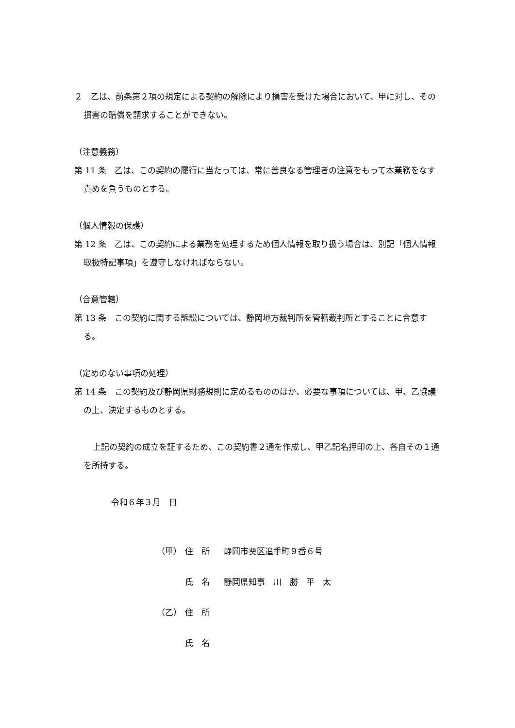２　乙は、前条第２項の規定による契約の解除により損害を受けた場合において、甲に対し、その損害の賠償を請求することができない。
（注意義務）
第 11 条　乙は、この契約の履行に当たっては、常に善良なる管理者の注意をもって本業務をなす責めを負うものとする。
（個人情報の保護）
第 12 条　乙は、この契約による業務を処理するため個人情報を取り扱う場合は、別記「個人情報取扱特記事項」を遵守しなければならない。
（合意管轄）
第 13 条　この契約に関する訴訟については、静岡地方裁判所を管轄裁判所とすることに合意する。
（定めのない事項の処理）
第 14 条　この契約及び静岡県財務規則に定めるもののほか、必要な事項については、甲、乙協議の上、決定するものとする。
上記の契約の成立を証するため、この契約書２通を作成し、甲乙記名押印の上、各自その１通を所持する。
令和６年３月　日
（甲） 住　所 静岡市葵区追手町９番６号
氏　名 静岡県知事　川　勝　平　太
（乙） 住　所
氏　名